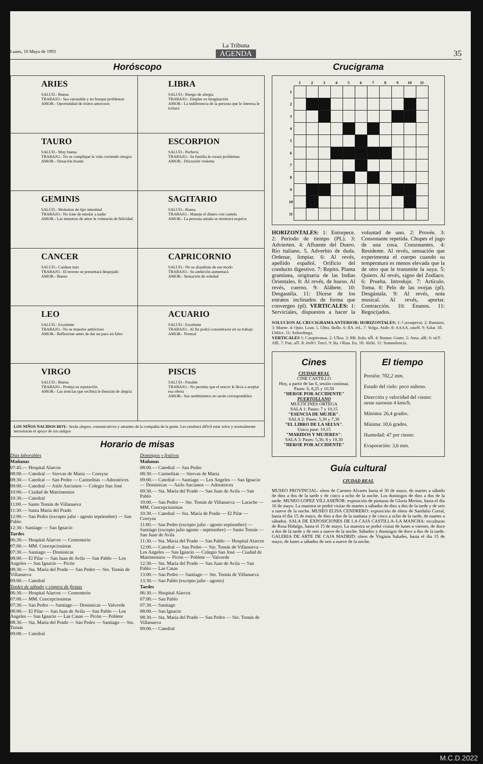Lunes, 10 Mayo de 1993
La Tribuna
AGENDA
35
Horóscopo
| ARIES SALUD.- Buena TRABAJO.- Sea razonable y no busque problemas AMOR.- Oportunidad de éxitos amorosos | LIBRA SALUD.- Riesgo de alergia TRABAJO.- Emplee su imaginación AMOR.- La indiferencia de la persona que le interesa le irritará |
| TAURO SALUD.- Muy buena TRABAJO.- No se complique la vida corriendo riesgos AMOR.- Situación tirante | ESCORPION SALUD.- Perfecta TRABAJO.- Su familia le creará problemas AMOR.- Discusión violenta |
| GEMINIS SALUD.- Molestias de tipo intestinal TRABAJO.- No trate de emular a nadie AMOR.- Las muestras de amor le colmarán de felicidad | SAGITARIO SALUD.- Buena TRABAJO.- Maneje el dinero con cautela AMOR.- La persona amada se mostrará esquiva |
| CANCER SALUD.- Cuídese más TRABAJO.- El terreno se presentará despejado AMOR.- Bueno | CAPRICORNIO SALUD.- No se abandone de ese modo TRABAJO.- Su ambición aumentará AMOR.- Sensación de soledad |
| LEO SALUD.- Excelente TRABAJO.- No se muestre ambicioso AMOR.- Reflexione antes de dar un paso en falso | ACUARIO SALUD.- Excelente TRABAJO.- Al fin podrá concentrarse en su trabajo AMOR.- Normal |
| VIRGO SALUD.- Buena TRABAJO.- Proteja su reputación AMOR.- Las noticias que recibirá le llenarán de alegría | PISCIS SALUD.- Pasable TRABAJO.- No permita que el rencor le lleva a aceptar esa oferta AMOR.- Sus sentimientos no serán correspondidos |
LOS NIÑOS NACIDOS HOY.- Serán alegres, comunicativos y amantes de la compañía de la gente. Les resultará difícil estar solos y normalmente necesitarán el apoyo de sus amigos
Horario de misas
Días laborables
Mañanas
07:45.— Hospital Alarcos
08:00.— Catedral — Siervas de María — Coreysa
08:30.— Catedral — San Pedro — Carmelitas —Adoratrices
09:00.— Catedral — Asilo Ancianos — Colegio San José
10:00.— Ciudad de Matrimonios
10:30.— Catedral
11:00.— Santo Tomás de Villanueva
11:30.— Santa María del Prado
12:00.— San Pedro (excepto julio - agosto septiembre) — San Pablo
12:30.- Santiago — San Ignacio
Tardes
06:30.— Hospital Alarcos — Cementerio
07:00.— MM. Concepcionistas
07:30.— Santiago — Dominicas
08:00.— El Pilar — San Juan de Avila — San Pablo — Los Angeles — San Ignacio — Picón
08:30.— Sta. María del Prado — San Pedro — Sto. Tomás de Villanueva
09:00.— Catedral
Tardes de sábado y víspera de fiestas
06:30.— Hospital Alarcos — Cementerio
07:00.— MM. Concepcionistas
07:30.— San Pedro — Santiago — Dominicas — Valverde
08:00.— El Pilar — San Juan de Avila — San Pablo — Los Angeles — San Ignacio — Las Casas — Picón — Poblete
08:30.— Sta. María del Prado — San Pedro — Santiago — Sto. Tomás
09:00.— Catedral
Domingos y festivos
Mañanas
08:00.— Catedral — San Pedro
08:30.— Carmelitas — Siervas de María
09:00.— Catedral — Santiago — Los Angeles — San Ignacio — Dominicas — Asilo Ancianos — Adoratrices
09:30.— Sta. María del Prado — San Juan de Avila — San Pablo
10:00.— San Pedro — Sto. Tomás de Villanueva — Larache — MM. Concepcionistas
10:30.— Catedral — Sta. María de Prado — El Pilar — Coreysa
11:00.— San Pedro (excepto julio - agosto septiembre) — Santiago (excepto julio agosto - septiembre) — Santo Tomás — San Juan de Avila
11:30.— Sta. María del Prado — San Pablo — Hospital Alarcos
12:00.— Catedral — San Pedro — Sto. Tomás de Villanueva — Los Angeles — San Ignacio — Colegio San José — Ciudad de Matrimonios — Picón — Poblete — Valverde
12:30.— Sta. María del Prado — San Juan de Avila — San Pablo — Las Casas
13:00.— San Pedro — Santiago — Sto. Tomás de Villanueva
13:30.— San Pablo (excepto julio - agosto)
Tardes
06:30.— Hospital Alarcos
07:00.— San Pablo
07:30.— Santiago
08:00.— San Ignacio
08:30.— Sta. María del Prado — San Pedro — Sto. Tomás de Villanueva
09:00.— Catedral
Crucigrama
| | 1 | 2 | 3 | 4 | 5 | 6 | 7 | 8 | 9 | 10 | 11 |
| --- | --- | --- | --- | --- | --- | --- | --- | --- | --- | --- | --- |
| 1 | | | | | | | | | | | |
| 2 | | | | | | | | | | | |
| 3 | | | | | | | | | | | |
| 4 | | | | | | | | | | | |
| 5 | | | | | | | | | | | |
| 6 | | | | | | | | | | | |
| 7 | | | | | | | | | | | |
| 8 | | | | | | | | | | | |
| 9 | | | | | | | | | | | |
| 10 | | | | | | | | | | | |
| 11 | | | | | | | | | | | |
HORIZONTALES: 1: Entorpece. 2: Período de tiempo (PL). 3: Advierten. 4: Afluente del Duero. Río italiano. 5. Adverbio de duda. Ordenar, limpiar. 6: Al revés, apellido español. Orificio del conducto digestivo. 7: Repito. Planta gramínea, originaria de las Indias Orientales. 8: Al revés, de hueso. Al revés, cuerno. 9: Alábete. 10: Desgastéla. 11: Dícese de los estratos inclinados de forma que convergen (pl). VERTICALES: 1: Serviciales, dispuestos a hacer la voluntad de uno. 2: Provée. 3: Consonante repetida. Chupes el jugo de una cosa. Consonantes. 4: Residente. Al revés, sensación que experimenta el cuerpo cuando su temperatura es menos elevada que la de otro que le transmite la suya. 5: Quiero. Al revés, signo del Zodíaco. 6: Prueba. Introduje. 7: Artículo. Toma. 8: Pelo de las ovejas (pl). Desgástala. 9: Al revés, nota musical. Al revés, aportar. Contracción. 10: Enanos. 11: Regocijados.
SOLUCION AL CRUCIGRAMA ANTERIOR: HORIZONTALES: 1: Carrasperas. 2: Rumiara. 3: Marne. 4: Quio. Loan. 5. Ultra. Bollo. 6: flA. íeL. 7: Volga. Atale. 8: AAAA. onoN. 9: Salar. 10. Utilice. 11: Señoritinga.
VERTICALES 1: Casquivanas. 2: Ulloa. 3: RR. Itala. uÑ. 4: Rumor. Gasto. 5: Ama. aíR. 6: sirT. Allí. 7: Pan. aíT. 8: érelO. Torcí. 9: Ra. Olían. En. 10: Aleló. 11: Somnolencia.
Cines
CIUDAD REAL
CINE CASTILLO
Hoy, a partir de las 6, sesión continua. Pases: 6, 8,25 y 10,50
"HEROE POR ACCIDENTE"
PUERTOLLANO
MULTICINES ORTEGA
SALA 1: Pases: 7 y 10,15
"ESENCIA DE MUJER".
SALA 2: Pases: 5,30 y 7,30
"EL LIBRO DE LA SELVA".
Unico pase: 10,15
"MARIDOS Y MUJERES":
SALA 3: Pases: 5,30, 8 y 10,30
"HEROE POR ACCIDENTE"
El tiempo
Presión: 702,2 mm.
Estado del cielo: poco nuboso.
Dirección y velocidad del viento: oeste suroeste 4 kms/h.
Máxima: 26,4 grados.
Mínima: 10,6 grados.
Humedad: 47 por ciento.
Evaporación: 3,6 mm.
Guía cultural
CIUDAD REAL
MUSEO PROVINCIAL: oleos de Carmen Alvarez hasta el 30 de mayo, de martes a sábado de diez a dos de la tarde y de cinco a ocho de la noche. Los domingos de diez a dos de la tarde. MUSEO LOPEZ VILLASEÑOR: exposición de pinturas de Gloria Merino, hasta el día 16 de mayo. La muestra se podrá visitar de martes a sábados de diez a dos de la tarde y de seis a nueve de la noche. MUSEO ELISA CENDRERO: exposición de óleos de Sandalio Corral, hasta el día 15 de mayo, de diez a dos de la mañana y de cinco a ocho de la tarde, de martes a sábados. SALA DE EXPOSICIONES DE LA CAJA CASTILLA–LA MANCHA: esculturas de Rosa Hidalgo, hasta el 15 de mayo. La muestra se podrá visitar de lunes a viernes, de doce a dos de la tarde y de seis a nueve de la noche. Sábados y domingos de doce a dos de la tarde. GALERIA DE ARTE DE CAJA MADRID: oleos de Virginia Saludes, hasta el día 15 de mayo, de lunes a sábados de seis a nueve de la noche.
M.C.D.2022